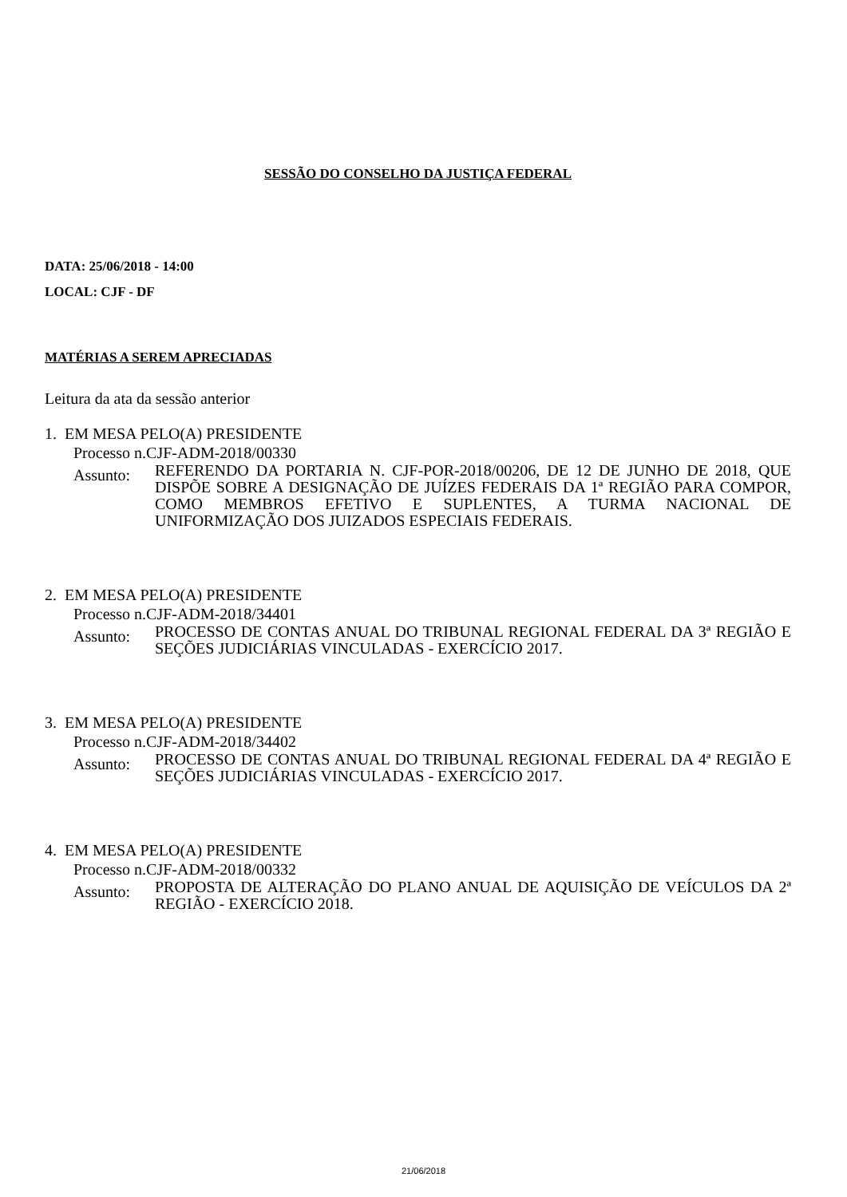SESSÃO DO CONSELHO DA JUSTIÇA FEDERAL
DATA: 25/06/2018 - 14:00
LOCAL: CJF - DF
MATÉRIAS A SEREM APRECIADAS
Leitura da ata da sessão anterior
1. EM MESA PELO(A) PRESIDENTE
Processo n.CJF-ADM-2018/00330
Assunto:
REFERENDO DA PORTARIA N. CJF-POR-2018/00206, DE 12 DE JUNHO DE 2018, QUE DISPÕE SOBRE A DESIGNAÇÃO DE JUÍZES FEDERAIS DA 1ª REGIÃO PARA COMPOR, COMO MEMBROS EFETIVO E SUPLENTES, A TURMA NACIONAL DE UNIFORMIZAÇÃO DOS JUIZADOS ESPECIAIS FEDERAIS.
2. EM MESA PELO(A) PRESIDENTE
Processo n.CJF-ADM-2018/34401
Assunto:
PROCESSO DE CONTAS ANUAL DO TRIBUNAL REGIONAL FEDERAL DA 3ª REGIÃO E SEÇÕES JUDICIÁRIAS VINCULADAS - EXERCÍCIO 2017.
3. EM MESA PELO(A) PRESIDENTE
Processo n.CJF-ADM-2018/34402
Assunto:
PROCESSO DE CONTAS ANUAL DO TRIBUNAL REGIONAL FEDERAL DA 4ª REGIÃO E SEÇÕES JUDICIÁRIAS VINCULADAS - EXERCÍCIO 2017.
4. EM MESA PELO(A) PRESIDENTE
Processo n.CJF-ADM-2018/00332
Assunto:
PROPOSTA DE ALTERAÇÃO DO PLANO ANUAL DE AQUISIÇÃO DE VEÍCULOS DA 2ª REGIÃO - EXERCÍCIO 2018.
21/06/2018